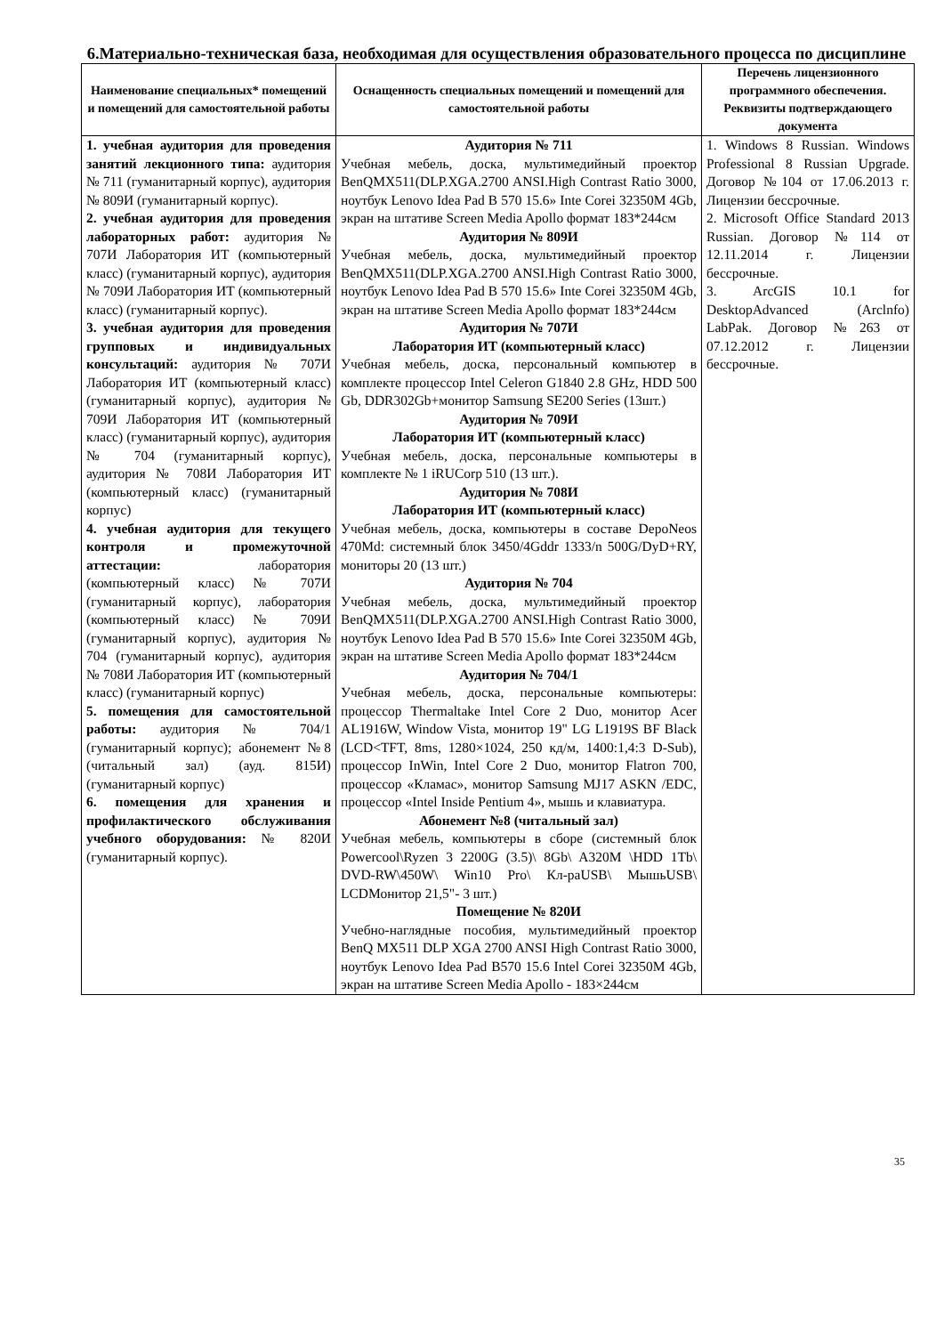6.Материально-техническая база, необходимая для осуществления образовательного процесса по дисциплине
| Наименование специальных* помещений и помещений для самостоятельной работы | Оснащенность специальных помещений и помещений для самостоятельной работы | Перечень лицензионного программного обеспечения. Реквизиты подтверждающего документа |
| --- | --- | --- |
| 1. учебная аудитория для проведения занятий лекционного типа: аудитория № 711 (гуманитарный корпус), аудитория № 809И (гуманитарный корпус). 2. учебная аудитория для проведения лабораторных работ: аудитория № 707И Лаборатория ИТ (компьютерный класс) (гуманитарный корпус), аудитория № 709И Лаборатория ИТ (компьютерный класс) (гуманитарный корпус). 3. учебная аудитория для проведения групповых и индивидуальных консультаций: аудитория № 707И Лаборатория ИТ (компьютерный класс) (гуманитарный корпус), аудитория № 709И Лаборатория ИТ (компьютерный класс) (гуманитарный корпус), аудитория № 704 (гуманитарный корпус), аудитория № 708И Лаборатория ИТ (компьютерный класс) (гуманитарный корпус) 4. учебная аудитория для текущего контроля и промежуточной аттестации: лаборатория (компьютерный класс) № 707И (гуманитарный корпус), лаборатория (компьютерный класс) № 709И (гуманитарный корпус), аудитория № 704 (гуманитарный корпус), аудитория № 708И Лаборатория ИТ (компьютерный класс) (гуманитарный корпус) 5. помещения для самостоятельной работы: аудитория № 704/1 (гуманитарный корпус); абонемент №8 (читальный зал) (ауд. 815И) (гуманитарный корпус) 6. помещения для хранения и профилактического обслуживания учебного оборудования: № 820И (гуманитарный корпус). | Аудитория № 711 Учебная мебель, доска, мультимедийный проектор BenQMX511(DLP.XGA.2700 ANSI.High Contrast Ratio 3000, ноутбук Lenovo Idea Pad B 570 15.6» Inte Corei 32350M 4Gb, экран на штативе Screen Media Apollo формат 183*244см Аудитория № 809И Учебная мебель, доска, мультимедийный проектор BenQMX511(DLP.XGA.2700 ANSI.High Contrast Ratio 3000, ноутбук Lenovo Idea Pad B 570 15.6» Inte Corei 32350M 4Gb, экран на штативе Screen Media Apollo формат 183*244см Аудитория № 707И Лаборатория ИТ (компьютерный класс) Учебная мебель, доска, персональный компьютер в комплекте процессор Intel Celeron G1840 2.8 GHz, HDD 500 Gb, DDR302Gb+монитор Samsung SE200 Series (13шт.) Аудитория № 709И Лаборатория ИТ (компьютерный класс) Учебная мебель, доска, персональные компьютеры в комплекте № 1 iRUCorp 510 (13 шт.). Аудитория № 708И Лаборатория ИТ (компьютерный класс) Учебная мебель, доска, компьютеры в составе DepoNeos 470Md: системный блок 3450/4Gddr 1333/n 500G/DyD+RY, мониторы 20 (13 шт.) Аудитория № 704 Учебная мебель, доска, мультимедийный проектор BenQMX511(DLP.XGA.2700 ANSI.High Contrast Ratio 3000, ноутбук Lenovo Idea Pad B 570 15.6» Inte Corei 32350M 4Gb, экран на штативе Screen Media Apollo формат 183*244см Аудитория № 704/1 Учебная мебель, доска, персональные компьютеры: процессор Thermaltake Intel Core 2 Duo, монитор Acer AL1916W, Window Vista, монитор 19" LG L1919S BF Black (LCD<TFT, 8ms, 1280×1024, 250 кд/м, 1400:1,4:3 D-Sub), процессор InWin, Intel Core 2 Duo, монитор Flatron 700, процессор «Кламас», монитор Samsung MJ17 ASKN /EDC, процессор «Intel Inside Pentium 4», мышь и клавиатура. Абонемент №8 (читальный зал) Учебная мебель, компьютеры в сборе (системный блок Powercool\Ryzen 3 2200G (3.5)\ 8Gb\ A320M \HDD 1Tb\ DVD-RW\450W\ Win10 Pro\ Кл-раUSB\ МышьUSB\ LCDМонитор 21,5"- 3 шт.) Помещение № 820И Учебно-наглядные пособия, мультимедийный проектор BenQ MX511 DLP XGA 2700 ANSI High Contrast Ratio 3000, ноутбук Lenovo Idea Pad B570 15.6 Intel Corei 32350M 4Gb, экран на штативе Screen Media Apollo - 183×244см | 1. Windows 8 Russian. Windows Professional 8 Russian Upgrade. Договор №104 от 17.06.2013 г. Лицензии бессрочные. 2. Microsoft Office Standard 2013 Russian. Договор №114 от 12.11.2014 г. Лицензии бессрочные. 3. ArcGIS 10.1 for DesktopAdvanced (Arclnfo) LabPak. Договор №263 от 07.12.2012 г. Лицензии бессрочные. |
35